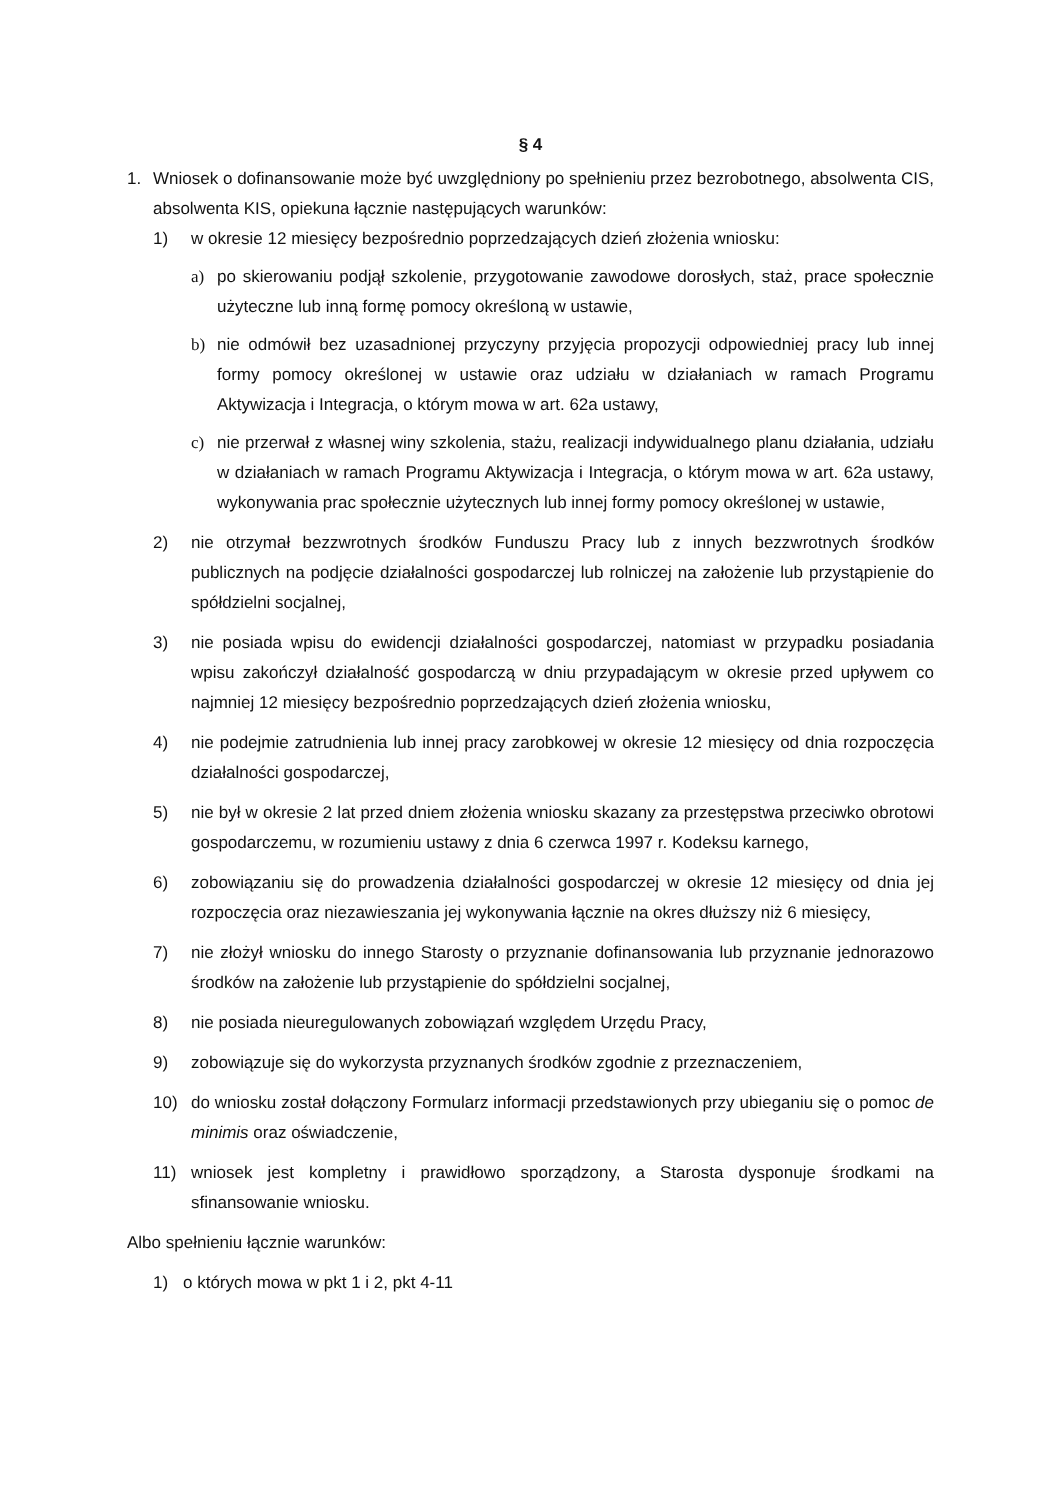§ 4
1. Wniosek o dofinansowanie może być uwzględniony po spełnieniu przez bezrobotnego, absolwenta CIS, absolwenta KIS, opiekuna łącznie następujących warunków:
1) w okresie 12 miesięcy bezpośrednio poprzedzających dzień złożenia wniosku:
a) po skierowaniu podjął szkolenie, przygotowanie zawodowe dorosłych, staż, prace społecznie użyteczne lub inną formę pomocy określoną w ustawie,
b) nie odmówił bez uzasadnionej przyczyny przyjęcia propozycji odpowiedniej pracy lub innej formy pomocy określonej w ustawie oraz udziału w działaniach w ramach Programu Aktywizacja i Integracja, o którym mowa w art. 62a ustawy,
c) nie przerwał z własnej winy szkolenia, stażu, realizacji indywidualnego planu działania, udziału w działaniach w ramach Programu Aktywizacja i Integracja, o którym mowa w art. 62a ustawy, wykonywania prac społecznie użytecznych lub innej formy pomocy określonej w ustawie,
2) nie otrzymał bezzwrotnych środków Funduszu Pracy lub z innych bezzwrotnych środków publicznych na podjęcie działalności gospodarczej lub rolniczej na założenie lub przystąpienie do spółdzielni socjalnej,
3) nie posiada wpisu do ewidencji działalności gospodarczej, natomiast w przypadku posiadania wpisu zakończył działalność gospodarczą w dniu przypadającym w okresie przed upływem co najmniej 12 miesięcy bezpośrednio poprzedzających dzień złożenia wniosku,
4) nie podejmie zatrudnienia lub innej pracy zarobkowej w okresie 12 miesięcy od dnia rozpoczęcia działalności gospodarczej,
5) nie był w okresie 2 lat przed dniem złożenia wniosku skazany za przestępstwa przeciwko obrotowi gospodarczemu, w rozumieniu ustawy z dnia 6 czerwca 1997 r. Kodeksu karnego,
6) zobowiązaniu się do prowadzenia działalności gospodarczej w okresie 12 miesięcy od dnia jej rozpoczęcia oraz niezawieszania jej wykonywania łącznie na okres dłuższy niż 6 miesięcy,
7) nie złożył wniosku do innego Starosty o przyznanie dofinansowania lub przyznanie jednorazowo środków na założenie lub przystąpienie do spółdzielni socjalnej,
8) nie posiada nieuregulowanych zobowiązań względem Urzędu Pracy,
9) zobowiązuje się do wykorzysta przyznanych środków zgodnie z przeznaczeniem,
10) do wniosku został dołączony Formularz informacji przedstawionych przy ubieganiu się o pomoc de minimis oraz oświadczenie,
11) wniosek jest kompletny i prawidłowo sporządzony, a Starosta dysponuje środkami na sfinansowanie wniosku.
Albo spełnieniu łącznie warunków:
1) o których mowa w pkt 1 i 2, pkt 4-11